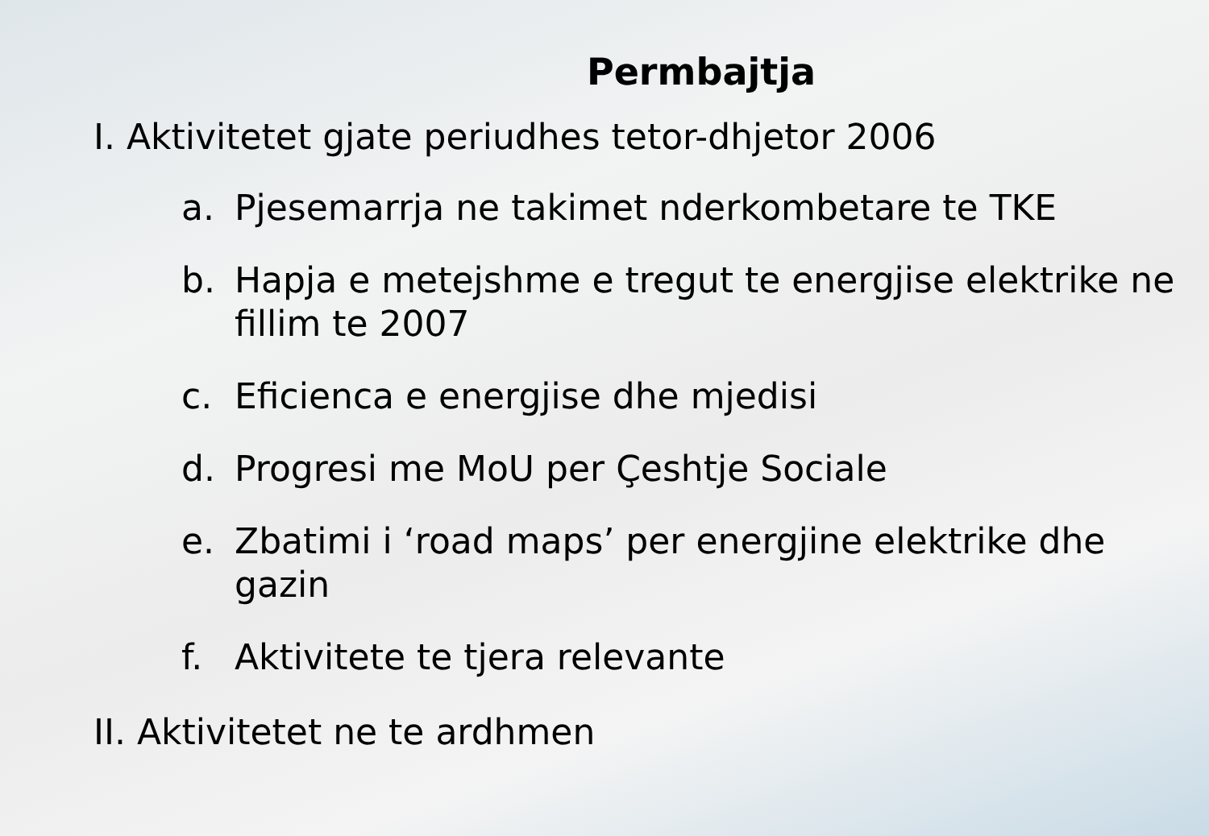Permbajtja
I. Aktivitetet gjate periudhes tetor-dhjetor 2006
a. Pjesemarrja ne takimet nderkombetare te TKE
b. Hapja e metejshme e tregut te energjise elektrike ne fillim te 2007
c. Eficienca e energjise dhe mjedisi
d. Progresi me MoU per Çeshtje Sociale
e. Zbatimi i ‘road maps’ per energjine elektrike dhe gazin
f. Aktivitete te tjera relevante
II. Aktivitetet ne te ardhmen